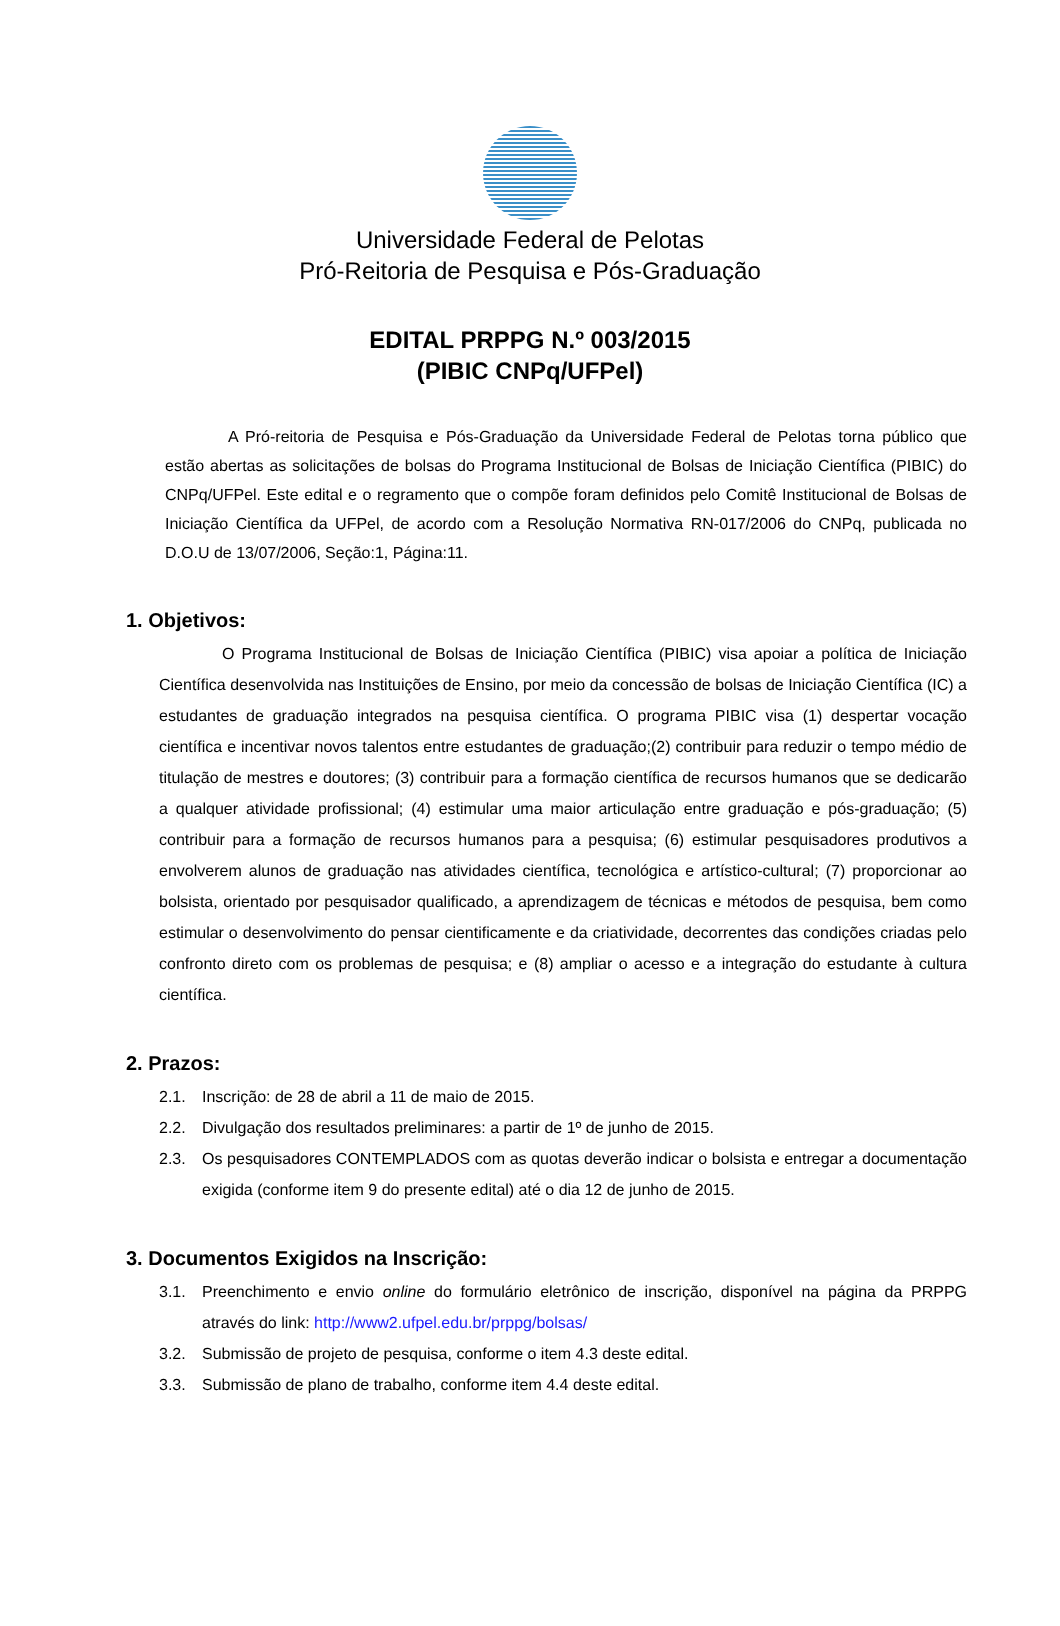Universidade Federal de Pelotas
Pró-Reitoria de Pesquisa e Pós-Graduação
EDITAL PRPPG N.º 003/2015
(PIBIC CNPq/UFPel)
A Pró-reitoria de Pesquisa e Pós-Graduação da Universidade Federal de Pelotas torna público que estão abertas as solicitações de bolsas do Programa Institucional de Bolsas de Iniciação Científica (PIBIC) do CNPq/UFPel. Este edital e o regramento que o compõe foram definidos pelo Comitê Institucional de Bolsas de Iniciação Científica da UFPel, de acordo com a Resolução Normativa RN-017/2006 do CNPq, publicada no D.O.U de 13/07/2006, Seção:1, Página:11.
1. Objetivos:
O Programa Institucional de Bolsas de Iniciação Científica (PIBIC) visa apoiar a política de Iniciação Científica desenvolvida nas Instituições de Ensino, por meio da concessão de bolsas de Iniciação Científica (IC) a estudantes de graduação integrados na pesquisa científica. O programa PIBIC visa (1) despertar vocação científica e incentivar novos talentos entre estudantes de graduação;(2) contribuir para reduzir o tempo médio de titulação de mestres e doutores; (3) contribuir para a formação científica de recursos humanos que se dedicarão a qualquer atividade profissional; (4) estimular uma maior articulação entre graduação e pós-graduação; (5) contribuir para a formação de recursos humanos para a pesquisa; (6) estimular pesquisadores produtivos a envolverem alunos de graduação nas atividades científica, tecnológica e artístico-cultural; (7) proporcionar ao bolsista, orientado por pesquisador qualificado, a aprendizagem de técnicas e métodos de pesquisa, bem como estimular o desenvolvimento do pensar cientificamente e da criatividade, decorrentes das condições criadas pelo confronto direto com os problemas de pesquisa; e (8) ampliar o acesso e a integração do estudante à cultura científica.
2. Prazos:
2.1. Inscrição: de 28 de abril a 11 de maio de 2015.
2.2. Divulgação dos resultados preliminares: a partir de 1º de junho de 2015.
2.3. Os pesquisadores CONTEMPLADOS com as quotas deverão indicar o bolsista e entregar a documentação exigida (conforme item 9 do presente edital) até o dia 12 de junho de 2015.
3. Documentos Exigidos na Inscrição:
3.1. Preenchimento e envio online do formulário eletrônico de inscrição, disponível na página da PRPPG através do link: http://www2.ufpel.edu.br/prppg/bolsas/
3.2. Submissão de projeto de pesquisa, conforme o item 4.3 deste edital.
3.3. Submissão de plano de trabalho, conforme item 4.4 deste edital.